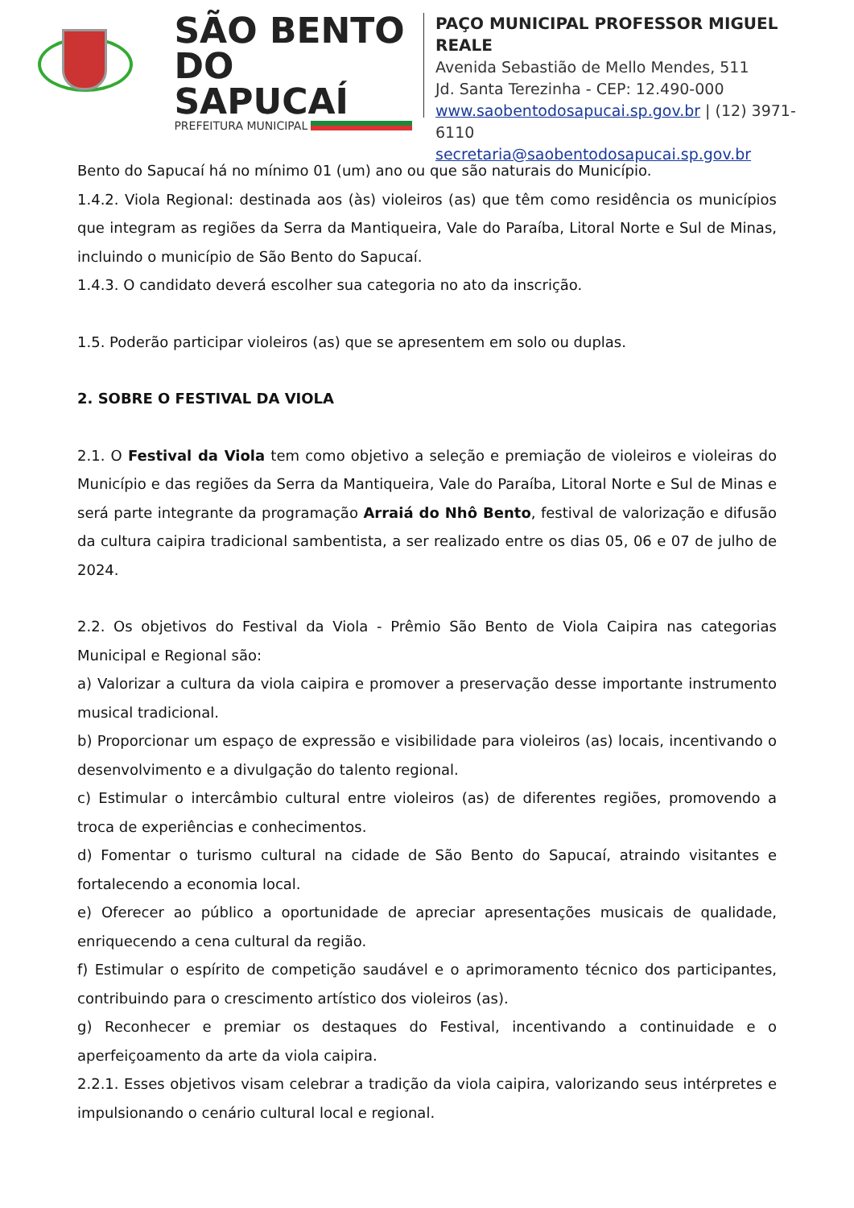SÃO BENTO
DO SAPUCAÍ
PREFEITURA MUNICIPAL
PAÇO MUNICIPAL PROFESSOR MIGUEL REALE
Avenida Sebastião de Mello Mendes, 511
Jd. Santa Terezinha - CEP: 12.490-000
www.saobentodosapucai.sp.gov.br | (12) 3971-6110
secretaria@saobentodosapucai.sp.gov.br
Bento do Sapucaí há no mínimo 01 (um) ano ou que são naturais do Município.
1.4.2. Viola Regional: destinada aos (às) violeiros (as) que têm como residência os municípios que integram as regiões da Serra da Mantiqueira, Vale do Paraíba, Litoral Norte e Sul de Minas, incluindo o município de São Bento do Sapucaí.
1.4.3. O candidato deverá escolher sua categoria no ato da inscrição.
1.5. Poderão participar violeiros (as) que se apresentem em solo ou duplas.
2. SOBRE O FESTIVAL DA VIOLA
2.1. O Festival da Viola tem como objetivo a seleção e premiação de violeiros e violeiras do Município e das regiões da Serra da Mantiqueira, Vale do Paraíba, Litoral Norte e Sul de Minas e será parte integrante da programação Arraiá do Nhô Bento, festival de valorização e difusão da cultura caipira tradicional sambentista, a ser realizado entre os dias 05, 06 e 07 de julho de 2024.
2.2. Os objetivos do Festival da Viola - Prêmio São Bento de Viola Caipira nas categorias Municipal e Regional são:
a) Valorizar a cultura da viola caipira e promover a preservação desse importante instrumento musical tradicional.
b) Proporcionar um espaço de expressão e visibilidade para violeiros (as) locais, incentivando o desenvolvimento e a divulgação do talento regional.
c) Estimular o intercâmbio cultural entre violeiros (as) de diferentes regiões, promovendo a troca de experiências e conhecimentos.
d) Fomentar o turismo cultural na cidade de São Bento do Sapucaí, atraindo visitantes e fortalecendo a economia local.
e) Oferecer ao público a oportunidade de apreciar apresentações musicais de qualidade, enriquecendo a cena cultural da região.
f) Estimular o espírito de competição saudável e o aprimoramento técnico dos participantes, contribuindo para o crescimento artístico dos violeiros (as).
g) Reconhecer e premiar os destaques do Festival, incentivando a continuidade e o aperfeiçoamento da arte da viola caipira.
2.2.1. Esses objetivos visam celebrar a tradição da viola caipira, valorizando seus intérpretes e impulsionando o cenário cultural local e regional.